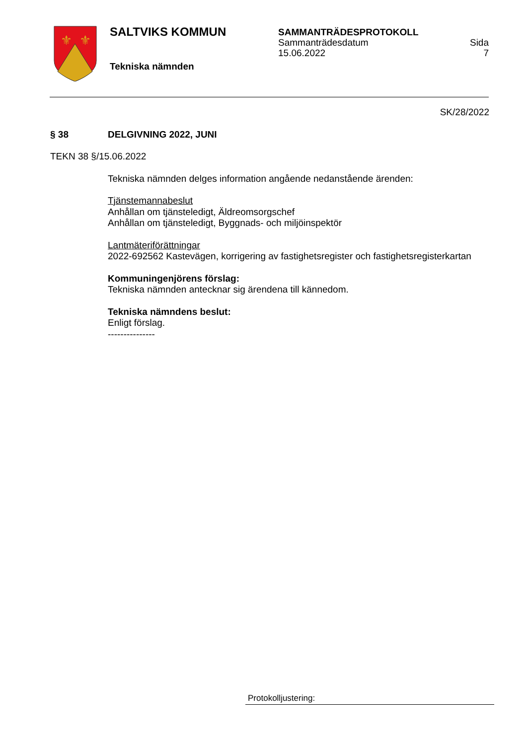⚜
⚜
SALTVIKS KOMMUN
Tekniska nämnden
SAMMANTRÄDESPROTOKOLL
Sammanträdesdatum
15.06.2022
Sida
7
SK/28/2022
§ 38 DELGIVNING 2022, JUNI
TEKN 38 §/15.06.2022
Tekniska nämnden delges information angående nedanstående ärenden:
Tjänstemannabeslut
Anhållan om tjänsteledigt, Äldreomsorgschef
Anhållan om tjänsteledigt, Byggnads- och miljöinspektör
Lantmäteriförättningar
2022-692562 Kastevägen, korrigering av fastighetsregister och fastighetsregisterkartan
Kommuningenjörens förslag:
Tekniska nämnden antecknar sig ärendena till kännedom.
Tekniska nämndens beslut:
Enligt förslag.
---------------
Protokolljustering: